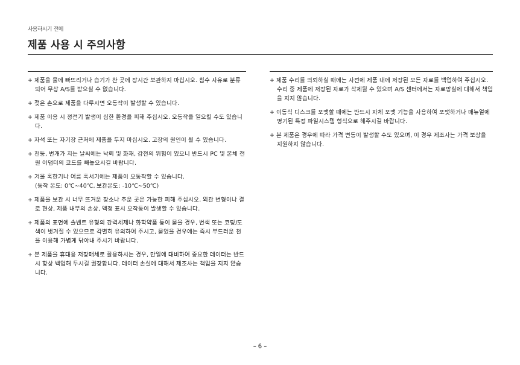사용하시기 전에
제품 사용 시 주의사항
+ 제품을 물에 빠뜨리거나 습기가 찬 곳에 장시간 보관하지 마십시오. 침수 사유로 분류되어 무상 A/S를 받으실 수 없습니다.
+ 젖은 손으로 제품을 다루시면 오동작이 발생할 수 있습니다.
+ 제품 이용 시 정전기 발생이 심한 환경을 피해 주십시오. 오동작을 일으킬 수도 있습니다.
+ 자석 또는 자기장 근처에 제품을 두지 마십시오. 고장의 원인이 될 수 있습니다.
+ 천둥, 번개가 치는 날씨에는 낙뢰 및 화재, 감전의 위험이 있으니 반드시 PC 및 본체 전원 어댑터의 코드를 빼놓으시길 바랍니다.
+ 겨울 혹한기나 여름 혹서기에는 제품이 오동작할 수 있습니다.
(동작 온도: 0℃~40℃, 보관온도: -10℃~50℃)
+ 제품을 보관 시 너무 뜨거운 장소나 추운 곳은 가능한 피해 주십시오. 외관 변형이나 결로 현상, 제품 내부의 손상, 액정 표시 오작동이 발생할 수 있습니다.
+ 제품의 표면에 솔벤트 유형의 강력세제나 화학약품 등이 묻을 경우, 변색 또는 코팅/도색이 벗겨질 수 있으므로 각별히 유의하여 주시고, 묻었을 경우에는 즉시 부드러운 천을 이용해 가볍게 닦아내 주시기 바랍니다.
+ 본 제품을 휴대용 저장매체로 활용하시는 경우, 만일에 대비하여 중요한 데이터는 반드시 항상 백업해 두시길 권장합니다. 데이터 손실에 대해서 제조사는 책임을 지지 않습니다.
+ 제품 수리를 의뢰하실 때에는 사전에 제품 내에 저장된 모든 자료를 백업하여 주십시오. 수리 중 제품에 저장된 자료가 삭제될 수 있으며 A/S 센터에서는 자료망실에 대해서 책임을 지지 않습니다.
+ 이동식 디스크를 포맷할 때에는 반드시 자체 포맷 기능을 사용하여 포맷하거나 매뉴얼에 명기된 특정 파일시스템 형식으로 해주시길 바랍니다.
+ 본 제품은 경우에 따라 가격 변동이 발생할 수도 있으며, 이 경우 제조사는 가격 보상을 지원하지 않습니다.
– 6 –